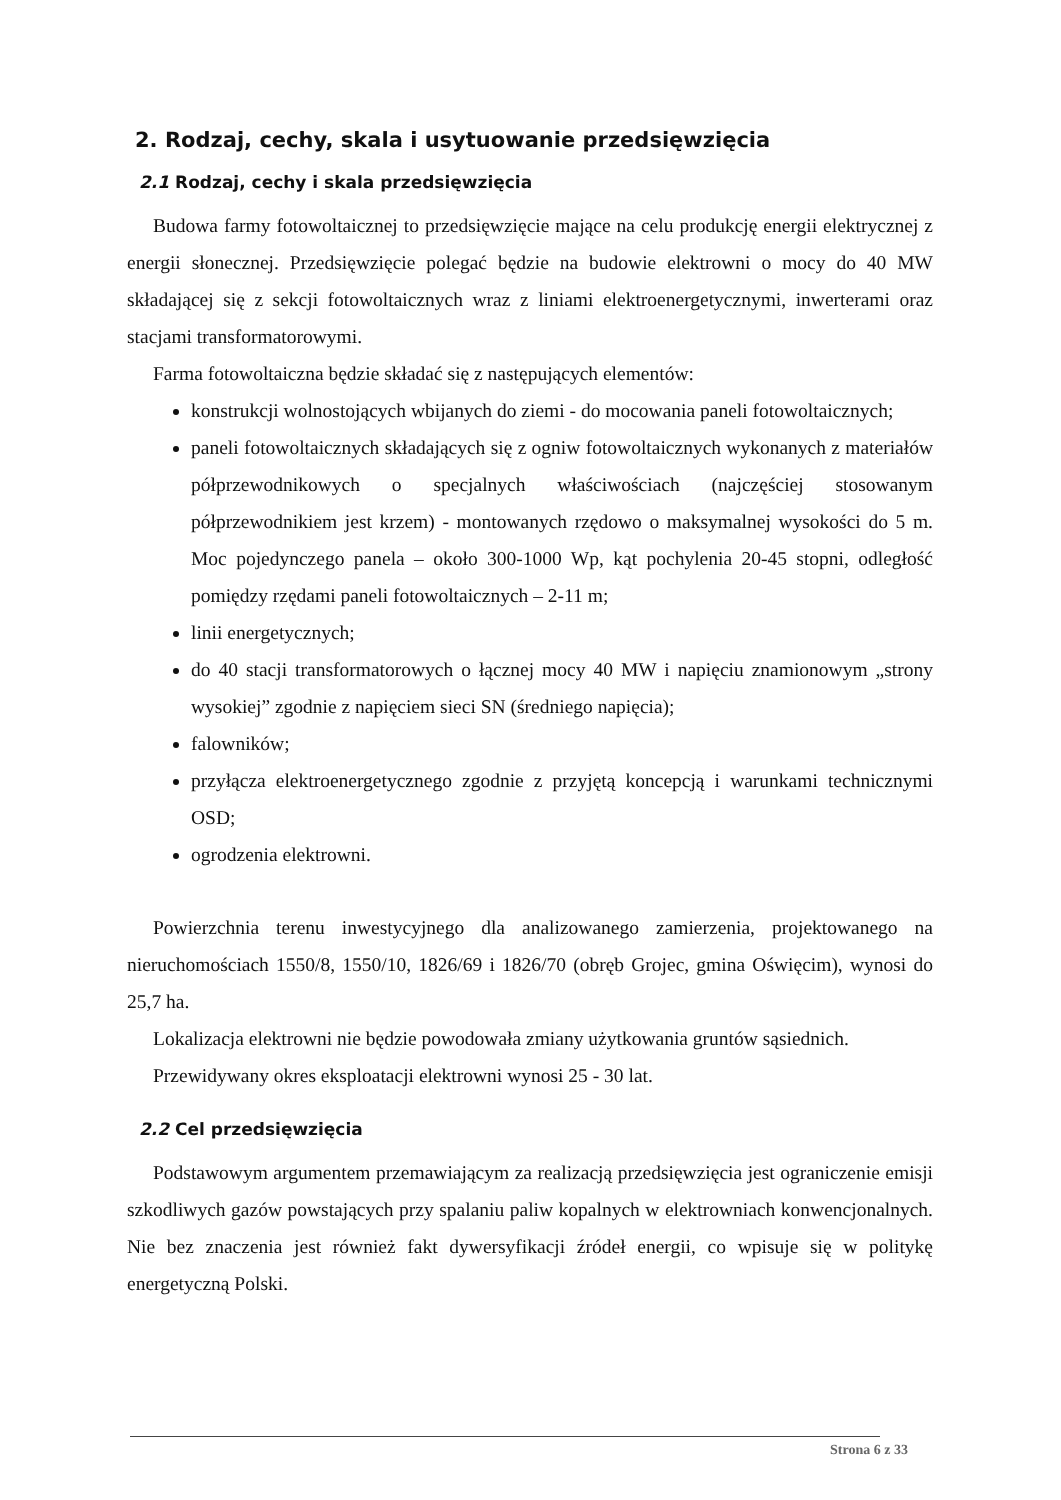2. Rodzaj, cechy, skala i usytuowanie przedsięwzięcia
2.1 Rodzaj, cechy i skala przedsięwzięcia
Budowa farmy fotowoltaicznej to przedsięwzięcie mające na celu produkcję energii elektrycznej z energii słonecznej. Przedsięwzięcie polegać będzie na budowie elektrowni o mocy do 40 MW składającej się z sekcji fotowoltaicznych wraz z liniami elektroenergetycznymi, inwerterami oraz stacjami transformatorowymi.
Farma fotowoltaiczna będzie składać się z następujących elementów:
konstrukcji wolnostojących wbijanych do ziemi - do mocowania paneli fotowoltaicznych;
paneli fotowoltaicznych składających się z ogniw fotowoltaicznych wykonanych z materiałów półprzewodnikowych o specjalnych właściwościach (najczęściej stosowanym półprzewodnikiem jest krzem) - montowanych rzędowo o maksymalnej wysokości do 5 m. Moc pojedynczego panela – około 300-1000 Wp, kąt pochylenia 20-45 stopni, odległość pomiędzy rzędami paneli fotowoltaicznych – 2-11 m;
linii energetycznych;
do 40 stacji transformatorowych o łącznej mocy 40 MW i napięciu znamionowym „strony wysokiej” zgodnie z napięciem sieci SN (średniego napięcia);
falowników;
przyłącza elektroenergetycznego zgodnie z przyjętą koncepcją i warunkami technicznymi OSD;
ogrodzenia elektrowni.
Powierzchnia terenu inwestycyjnego dla analizowanego zamierzenia, projektowanego na nieruchomościach 1550/8, 1550/10, 1826/69 i 1826/70 (obręb Grojec, gmina Oświęcim), wynosi do 25,7 ha.
Lokalizacja elektrowni nie będzie powodowała zmiany użytkowania gruntów sąsiednich.
Przewidywany okres eksploatacji elektrowni wynosi 25 - 30 lat.
2.2 Cel przedsięwzięcia
Podstawowym argumentem przemawiającym za realizacją przedsięwzięcia jest ograniczenie emisji szkodliwych gazów powstających przy spalaniu paliw kopalnych w elektrowniach konwencjonalnych. Nie bez znaczenia jest również fakt dywersyfikacji źródeł energii, co wpisuje się w politykę energetyczną Polski.
Strona 6 z 33